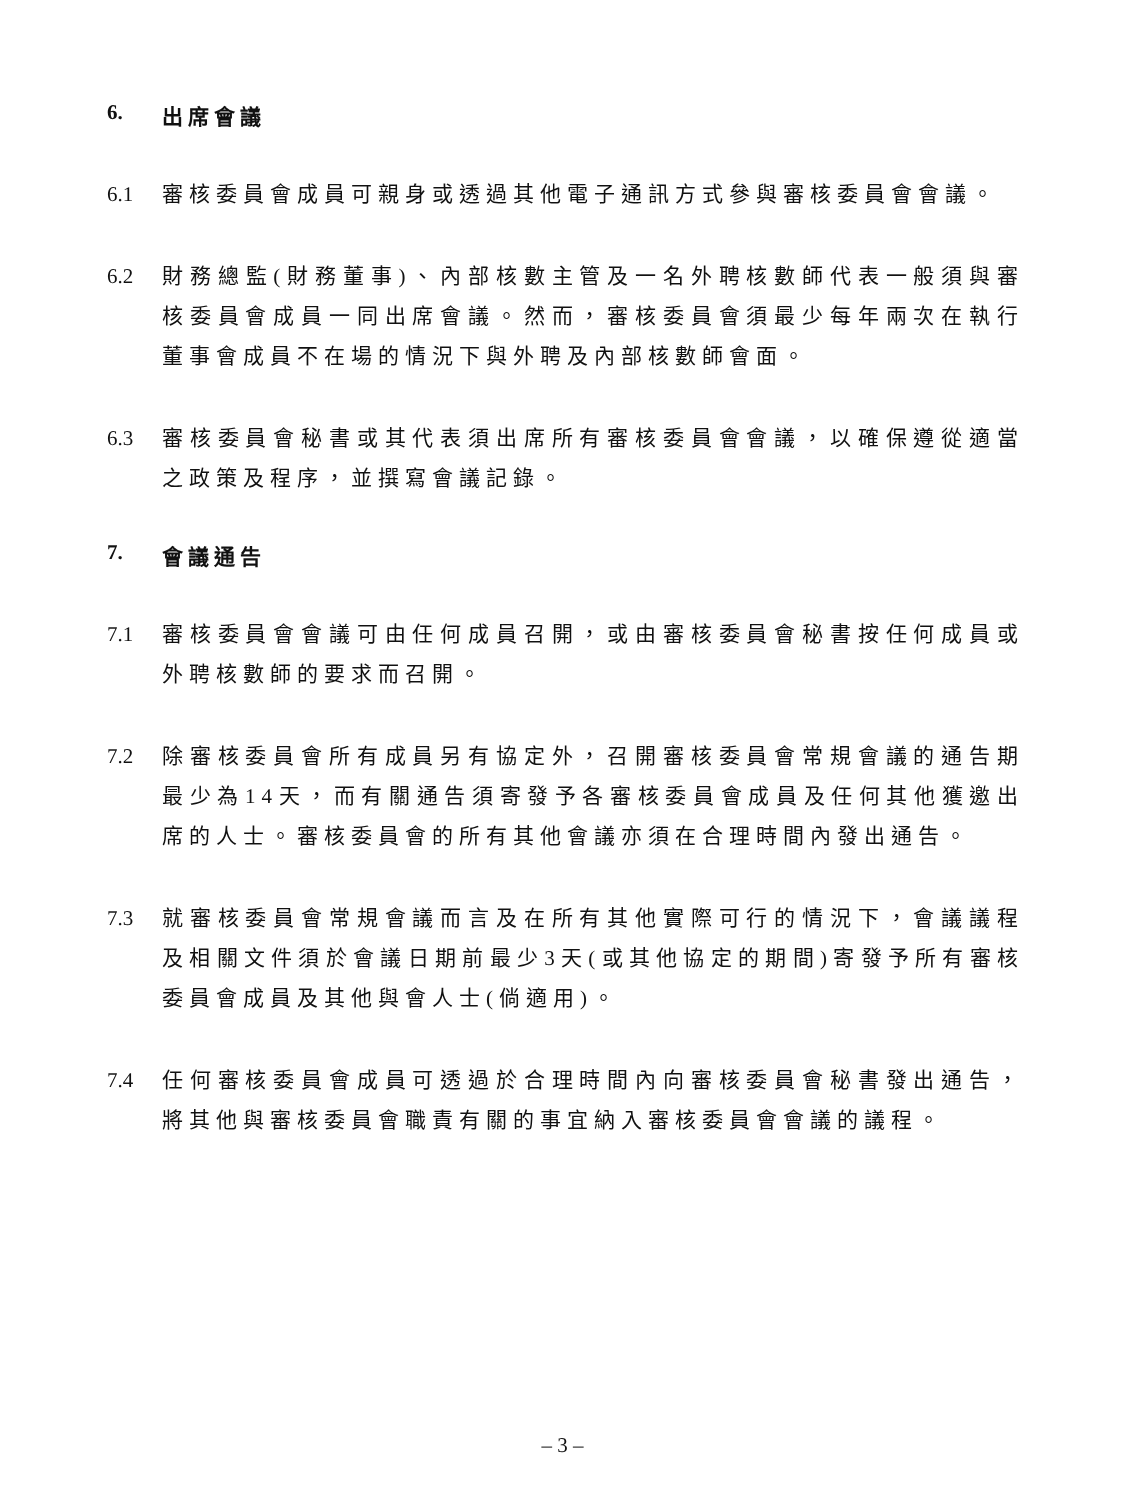6. 出席會議
6.1 審核委員會成員可親身或透過其他電子通訊方式參與審核委員會會議。
6.2 財務總監(財務董事)、內部核數主管及一名外聘核數師代表一般須與審核委員會成員一同出席會議。然而，審核委員會須最少每年兩次在執行董事會成員不在場的情況下與外聘及內部核數師會面。
6.3 審核委員會秘書或其代表須出席所有審核委員會會議，以確保遵從適當之政策及程序，並撰寫會議記錄。
7. 會議通告
7.1 審核委員會會議可由任何成員召開，或由審核委員會秘書按任何成員或外聘核數師的要求而召開。
7.2 除審核委員會所有成員另有協定外，召開審核委員會常規會議的通告期最少為14天，而有關通告須寄發予各審核委員會成員及任何其他獲邀出席的人士。審核委員會的所有其他會議亦須在合理時間內發出通告。
7.3 就審核委員會常規會議而言及在所有其他實際可行的情況下，會議議程及相關文件須於會議日期前最少3天(或其他協定的期間)寄發予所有審核委員會成員及其他與會人士(倘適用)。
7.4 任何審核委員會成員可透過於合理時間內向審核委員會秘書發出通告，將其他與審核委員會職責有關的事宜納入審核委員會會議的議程。
– 3 –